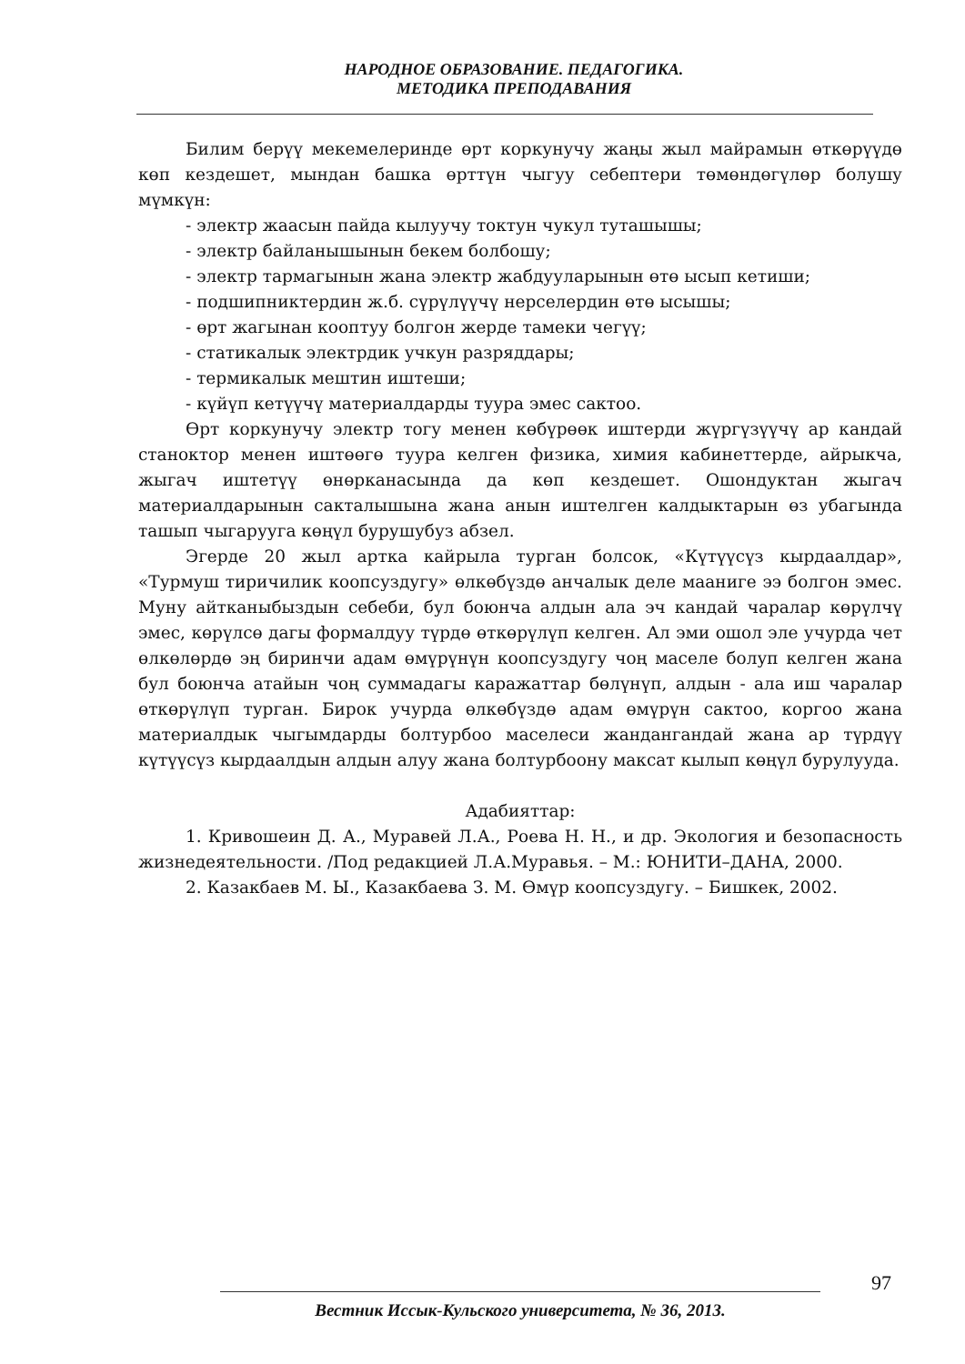НАРОДНОЕ ОБРАЗОВАНИЕ. ПЕДАГОГИКА.
МЕТОДИКА ПРЕПОДАВАНИЯ
Билим берүү мекемелеринде өрт коркунучу жаңы жыл майрамын өткөрүүдө көп кездешет, мындан башка өрттүн чыгуу себептери төмөндөгүлөр болушу мүмкүн:
- электр жаасын пайда кылуучу токтун чукул туташышы;
- электр байланышынын бекем болбошу;
- электр тармагынын жана электр жабдууларынын өтө ысып кетиши;
- подшипниктердин ж.б. сүрүлүүчү нерселердин өтө ысышы;
- өрт жагынан кооптуу болгон жерде тамеки чегүү;
- статикалык электрдик учкун разряддары;
- термикалык мештин иштеши;
- күйүп кетүүчү материалдарды туура эмес сактоо.
Өрт коркунучу электр тогу менен көбүрөөк иштерди жүргүзүүчү ар кандай станоктор менен иштөөгө туура келген физика, химия кабинеттерде, айрыкча, жыгач иштетүү өнөрканасында да көп кездешет. Ошондуктан жыгач материалдарынын сакталышына жана анын иштелген калдыктарын өз убагында ташып чыгарууга көңүл бурушубуз абзел.
Эгерде 20 жыл артка кайрыла турган болсок, «Күтүүсүз кырдаалдар», «Турмуш тиричилик коопсуздугу» өлкөбүздө анчалык деле мааниге ээ болгон эмес. Муну айтканыбыздын себеби, бул боюнча алдын ала эч кандай чаралар көрүлчү эмес, көрүлсө дагы формалдуу түрдө өткөрүлүп келген. Ал эми ошол эле учурда чет өлкөлөрдө эң биринчи адам өмүрүнүн коопсуздугу чоң маселе болуп келген жана бул боюнча атайын чоң суммадагы каражаттар бөлүнүп, алдын - ала иш чаралар өткөрүлүп турган. Бирок учурда өлкөбүздө адам өмүрүн сактоо, коргоо жана материалдык чыгымдарды болтурбоо маселеси жандангандай жана ар түрдүү күтүүсүз кырдаалдын алдын алуу жана болтурбоону максат кылып көңүл бурулууда.
Адабияттар:
1. Кривошеин Д. А., Муравей Л.А., Роева Н. Н., и др. Экология и безопасность жизнедеятельности. /Под редакцией Л.А.Муравья. – М.: ЮНИТИ–ДАНА, 2000.
2. Казакбаев М. Ы., Казакбаева З. М. Өмүр коопсуздугу. – Бишкек, 2002.
97
Вестник Иссык-Кульского университета, № 36, 2013.